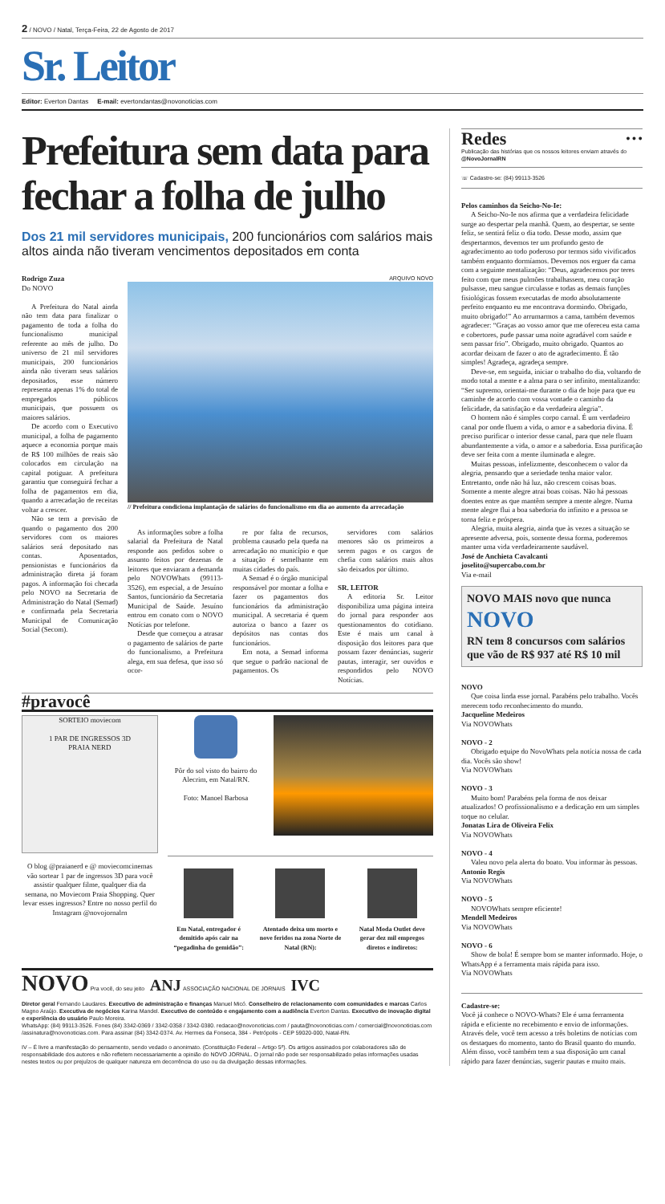2 / NOVO / Natal, Terça-Feira, 22 de Agosto de 2017
Sr. Leitor
Editor: Everton Dantas E-mail: evertondantas@novonoticias.com
Prefeitura sem data para fechar a folha de julho
Dos 21 mil servidores municipais, 200 funcionários com salários mais altos ainda não tiveram vencimentos depositados em conta
Rodrigo Zuza
Do NOVO
A Prefeitura do Natal ainda não tem data para finalizar o pagamento de toda a folha do funcionalismo municipal referente ao mês de julho. Do universo de 21 mil servidores municipais, 200 funcionários ainda não tiveram seus salários depositados, esse número representa apenas 1% do total de empregados públicos municipais, que possuem os maiores salários.
De acordo com o Executivo municipal, a folha de pagamento aquece a economia porque mais de R$ 100 milhões de reais são colocados em circulação na capital potiguar. A prefeitura garantiu que conseguirá fechar a folha de pagamentos em dia, quando a arrecadação de receitas voltar a crescer.
Não se tem a previsão de quando o pagamento dos 200 servidores com os maiores salários será depositado nas contas. Aposentados, pensionistas e funcionários da administração direta já foram pagos. A informação foi checada pelo NOVO na Secretaria de Administração do Natal (Semad) e confirmada pela Secretaria Municipal de Comunicação Social (Secom).
ARQUIVO NOVO
// Prefeitura condiciona implantação de salários do funcionalismo em dia ao aumento da arrecadação
As informações sobre a folha salarial da Prefeitura de Natal responde aos pedidos sobre o assunto feitos por dezenas de leitores que enviaram a demanda pelo NOVOWhats (99113-3526), em especial, a de Jesuíno Santos, funcionário da Secretaria Municipal de Saúde. Jesuíno entrou em conato com o NOVO Notícias por telefone.
Desde que começou a atrasar o pagamento de salários de parte do funcionalismo, a Prefeitura alega, em sua defesa, que isso só ocor-
re por falta de recursos, problema causado pela queda na arrecadação no município e que a situação é semelhante em muitas cidades do país.
A Semad é o órgão municipal responsável por montar a folha e fazer os pagamentos dos funcionários da administração municipal. A secretaria é quem autoriza o banco a fazer os depósitos nas contas dos funcionários.
Em nota, a Semad informa que segue o padrão nacional de pagamentos. Os
servidores com salários menores são os primeiros a serem pagos e os cargos de chefia com salários mais altos são deixados por último.
SR. LEITOR
A editoria Sr. Leitor disponibiliza uma página inteira do jornal para responder aos questionamentos do cotidiano. Este é mais um canal à disposição dos leitores para que possam fazer denúncias, sugerir pautas, interagir, ser ouvidos e respondidos pelo NOVO Notícias.
#pravocê
SORTEIO moviecom
1 PAR DE INGRESSOS 3D
PRAIA NERD
O blog @praianerd e @ moviecomcinemas vão sortear 1 par de ingressos 3D para você assistir qualquer filme, qualquer dia da semana, no Moviecom Praia Shopping. Quer levar esses ingressos? Entre no nosso perfil do Instagram @novojornalrn
Pôr do sol visto do bairro do Alecrim, em Natal/RN.
Foto: Manoel Barbosa
Em Natal, entregador é demitido após cair na “pegadinha do gemidão”:
Atentado deixa um morto e nove feridos na zona Norte de Natal (RN):
Natal Moda Outlet deve gerar dez mil empregos diretos e indiretos:
NOVO Pra você, do seu jeito ANJ ASSOCIAÇÃO NACIONAL DE JORNAIS IVC
Diretor geral Fernando Laudares. Executivo de administração e finanças Manuel Micó. Conselheiro de relacionamento com comunidades e marcas Carlos Magno Araújo. Executiva de negócios Karina Mandel. Executivo de conteúdo e engajamento com a audiência Everton Dantas. Executivo de inovação digital e experiência do usuário Paulo Moreira.
WhatsApp: (84) 99113-3526. Fones (84) 3342-0369 / 3342-0358 / 3342-0380. redacao@novonoticias.com / pauta@novonoticias.com / comercial@novonoticias.com /assinatura@novonoticias.com. Para assinar (84) 3342-0374. Av. Hermes da Fonseca, 384 - Petrópolis - CEP 59020-000, Natal-RN.
IV – É livre a manifestação do pensamento, sendo vedado o anonimato. (Constituição Federal – Artigo 5º). Os artigos assinados por colaboradores são de responsabilidade dos autores e não refletem necessariamente a opinião do NOVO JORNAL. O jornal não pode ser responsabilizado pelas informações usadas nestes textos ou por prejuízos de qualquer natureza em decorrência do uso ou da divulgação dessas informações.
Redes ● ● ●
Publicação das histórias que os nossos leitores enviam através do @NovoJornalRN
☏ Cadastre-se: (84) 99113-3526
Pelos caminhos da Seicho-No-Ie:
A Seicho-No-Ie nos afirma que a verdadeira felicidade surge ao despertar pela manhã. Quem, ao despertar, se sente feliz, se sentirá feliz o dia todo. Desse modo, assim que despertarmos, devemos ter um profundo gesto de agradecimento ao todo poderoso por termos sido vivificados também enquanto dormíamos. Devemos nos erguer da cama com a seguinte mentalização: “Deus, agradecemos por teres feito com que meus pulmões trabalhassem, meu coração pulsasse, meu sangue circulasse e todas as demais funções fisiológicas fossem executadas de modo absolutamente perfeito enquanto eu me encontrava dormindo. Obrigado, muito obrigado!” Ao arrumarmos a cama, também devemos agradecer: “Graças ao vosso amor que me ofereceu esta cama e cobertores, pude passar uma noite agradável com saúde e sem passar frio”. Obrigado, muito obrigado. Quantos ao acordar deixam de fazer o ato de agradecimento. É tão simples! Agradeça, agradeça sempre.
Deve-se, em seguida, iniciar o trabalho do dia, voltando de modo total a mente e a alma para o ser infinito, mentalizando: “Ser supremo, orientai-me durante o dia de hoje para que eu caminhe de acordo com vossa vontade o caminho da felicidade, da satisfação e da verdadeira alegria”.
O homem não é simples corpo carnal. É um verdadeiro canal por onde fluem a vida, o amor e a sabedoria divina. É preciso purificar o interior desse canal, para que nele fluam abundantemente a vida, o amor e a sabedoria. Essa purificação deve ser feita com a mente iluminada e alegre.
Muitas pessoas, infelizmente, desconhecem o valor da alegria, pensando que a seriedade tenha maior valor. Entretanto, onde não há luz, não crescem coisas boas. Somente a mente alegre atrai boas coisas. Não há pessoas doentes entre as que mantêm sempre a mente alegre. Numa mente alegre flui a boa sabedoria do infinito e a pessoa se torna feliz e próspera.
Alegria, muita alegria, ainda que às vezes a situação se apresente adversa, pois, somente dessa forma, poderemos manter uma vida verdadeiramente saudável.
José de Anchieta Cavalcanti
joselito@supercabo.com.br
Via e-mail
NOVO MAIS novo que nunca
NOVO
RN tem 8 concursos com salários que vão de R$ 937 até R$ 10 mil
NOVO
Que coisa linda esse jornal. Parabéns pelo trabalho. Vocês merecem todo reconhecimento do mundo.
Jacqueline Medeiros
Via NOVOWhats
NOVO - 2
Obrigado equipe do NovoWhats pela notícia nossa de cada dia. Vocês são show!
Via NOVOWhats
NOVO - 3
Muito bom! Parabéns pela forma de nos deixar atualizados! O profissionalismo e a dedicação em um simples toque no celular.
Jonatas Lira de Oliveira Felix
Via NOVOWhats
NOVO - 4
Valeu novo pela alerta do boato. Vou informar às pessoas.
Antonio Regis
Via NOVOWhats
NOVO - 5
NOVOWhats sempre eficiente!
Mendell Medeiros
Via NOVOWhats
NOVO - 6
Show de bola! É sempre bom se manter informado. Hoje, o WhatsApp é a ferramenta mais rápida para isso.
Via NOVOWhats
Cadastre-se:
Você já conhece o NOVO-Whats? Ele é uma ferramenta rápida e eficiente no recebimento e envio de informações. Através dele, você tem acesso a três boletins de notícias com os destaques do momento, tanto do Brasil quanto do mundo. Além disso, você também tem a sua disposição um canal rápido para fazer denúncias, sugerir pautas e muito mais.